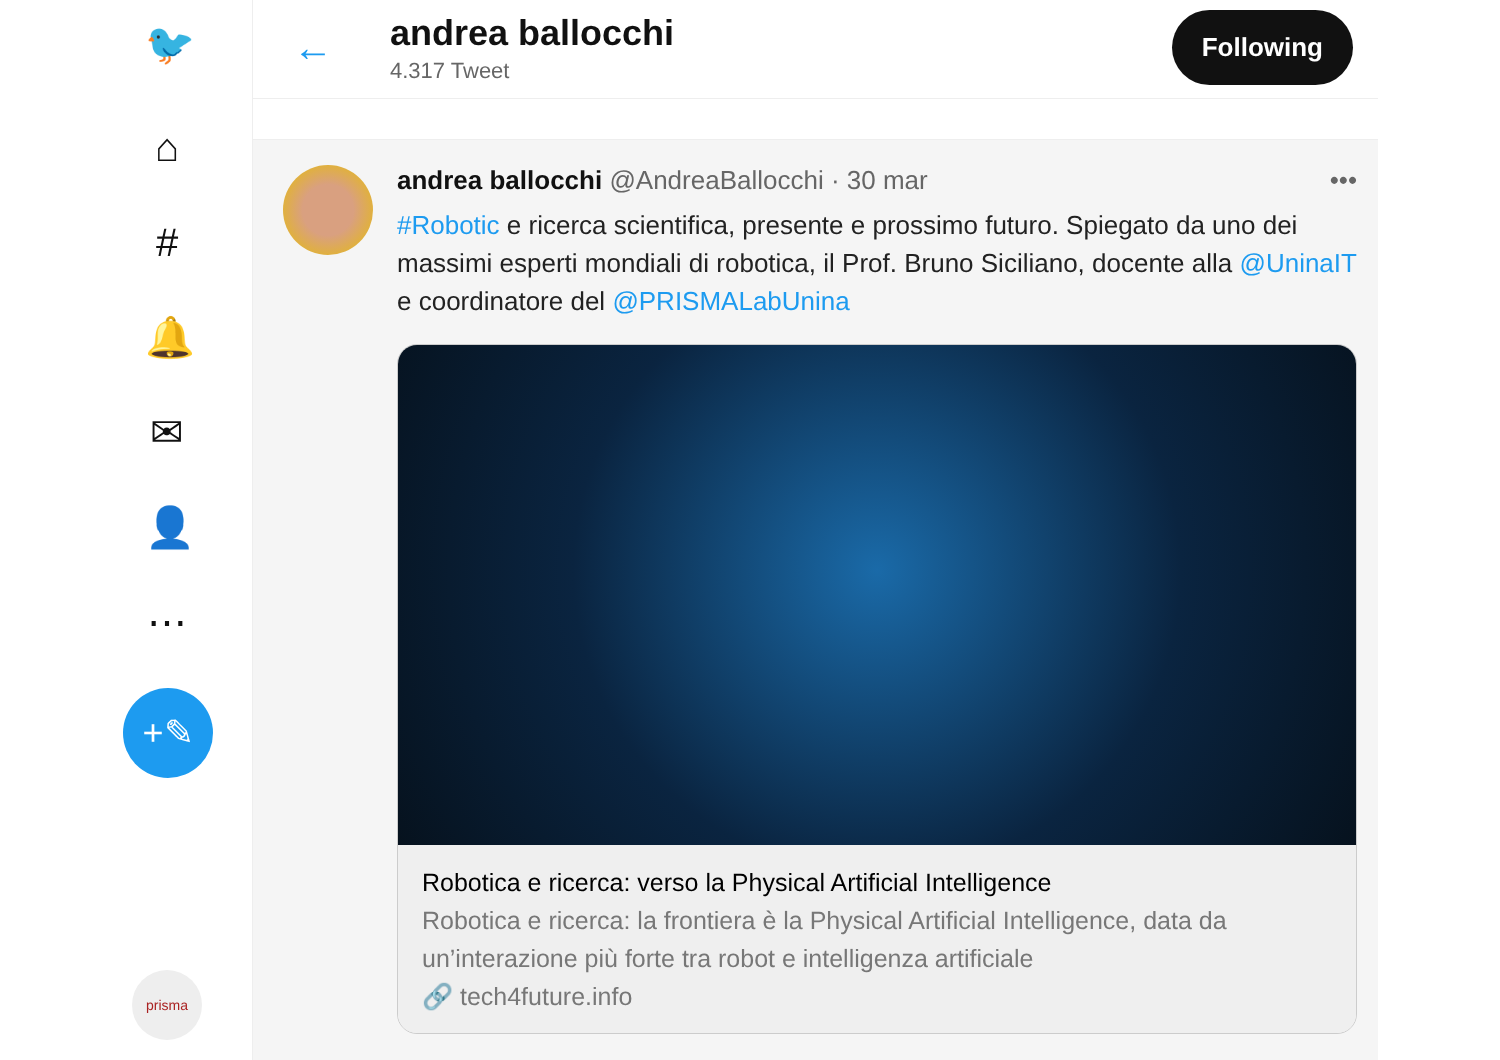🐦
⌂
#
🔔
✉
👤
⋯
+✎
prisma
← andrea ballocchi
4.317 Tweet
Following
andrea ballocchi @AndreaBallocchi · 30 mar •••
#Robotic e ricerca scientifica, presente e prossimo futuro. Spiegato da uno dei massimi esperti mondiali di robotica, il Prof. Bruno Siciliano, docente alla @UninaIT e coordinatore del @PRISMALabUnina
Robotica e ricerca: verso la Physical Artificial Intelligence
Robotica e ricerca: la frontiera è la Physical Artificial Intelligence, data da un’interazione più forte tra robot e intelligenza artificiale
🔗 tech4future.info